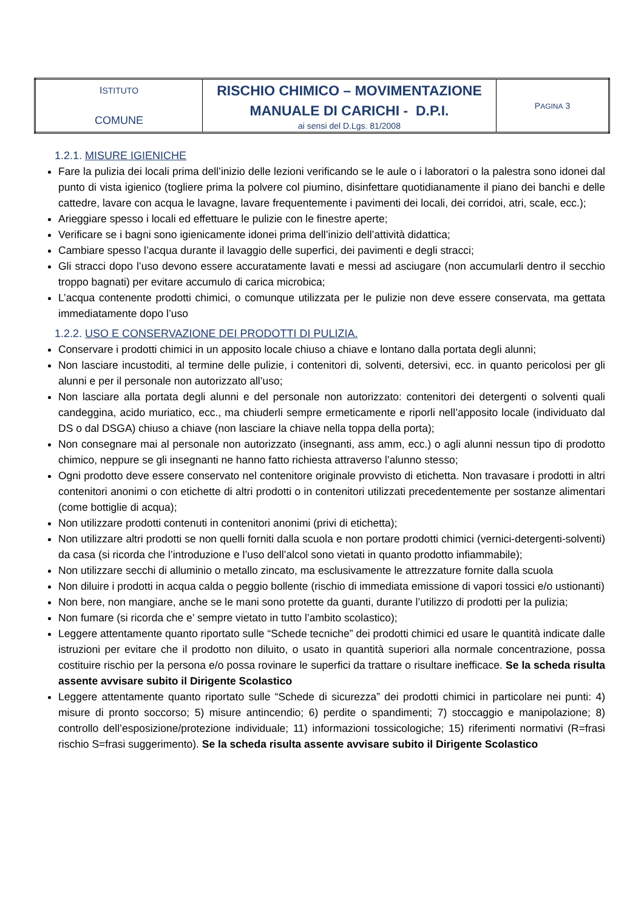| I STITUTO COMUNE | RISCHIO CHIMICO – MOVIMENTAZIONE MANUALE DI CARICHI - D.P.I. ai sensi del D.Lgs. 81/2008 | P AGINA 3 |
1.2.1. MISURE IGIENICHE
Fare la pulizia dei locali prima dell’inizio delle lezioni verificando se le aule o i laboratori o la palestra sono idonei dal punto di vista igienico (togliere prima la polvere col piumino, disinfettare quotidianamente il piano dei banchi e delle cattedre, lavare con acqua le lavagne, lavare frequentemente i pavimenti dei locali, dei corridoi, atri, scale, ecc.);
Arieggiare spesso i locali ed effettuare le pulizie con le finestre aperte;
Verificare se i bagni sono igienicamente idonei prima dell’inizio dell’attività didattica;
Cambiare spesso l’acqua durante il lavaggio delle superfici, dei pavimenti e degli stracci;
Gli stracci dopo l’uso devono essere accuratamente lavati e messi ad asciugare (non accumularli dentro il secchio troppo bagnati) per evitare accumulo di carica microbica;
L’acqua contenente prodotti chimici, o comunque utilizzata per le pulizie non deve essere conservata, ma gettata immediatamente dopo l’uso
1.2.2. USO E CONSERVAZIONE DEI PRODOTTI DI PULIZIA.
Conservare i prodotti chimici in un apposito locale chiuso a chiave e lontano dalla portata degli alunni;
Non lasciare incustoditi, al termine delle pulizie, i contenitori di, solventi, detersivi, ecc. in quanto pericolosi per gli alunni e per il personale non autorizzato all’uso;
Non lasciare alla portata degli alunni e del personale non autorizzato: contenitori dei detergenti o solventi quali candeggina, acido muriatico, ecc., ma chiuderli sempre ermeticamente e riporli nell’apposito locale (individuato dal DS o dal DSGA) chiuso a chiave (non lasciare la chiave nella toppa della porta);
Non consegnare mai al personale non autorizzato (insegnanti, ass amm, ecc.) o agli alunni nessun tipo di prodotto chimico, neppure se gli insegnanti ne hanno fatto richiesta attraverso l’alunno stesso;
Ogni prodotto deve essere conservato nel contenitore originale provvisto di etichetta. Non travasare i prodotti in altri contenitori anonimi o con etichette di altri prodotti o in contenitori utilizzati precedentemente per sostanze alimentari (come bottiglie di acqua);
Non utilizzare prodotti contenuti in contenitori anonimi (privi di etichetta);
Non utilizzare altri prodotti se non quelli forniti dalla scuola e non portare prodotti chimici (vernici-detergenti-solventi) da casa (si ricorda che l’introduzione e l’uso dell’alcol sono vietati in quanto prodotto infiammabile);
Non utilizzare secchi di alluminio o metallo zincato, ma esclusivamente le attrezzature fornite dalla scuola
Non diluire i prodotti in acqua calda o peggio bollente (rischio di immediata emissione di vapori tossici e/o ustionanti)
Non bere, non mangiare, anche se le mani sono protette da guanti, durante l’utilizzo di prodotti per la pulizia;
Non fumare (si ricorda che e’ sempre vietato in tutto l’ambito scolastico);
Leggere attentamente quanto riportato sulle “Schede tecniche” dei prodotti chimici ed usare le quantità indicate dalle istruzioni per evitare che il prodotto non diluito, o usato in quantità superiori alla normale concentrazione, possa costituire rischio per la persona e/o possa rovinare le superfici da trattare o risultare inefficace. Se la scheda risulta assente avvisare subito il Dirigente Scolastico
Leggere attentamente quanto riportato sulle “Schede di sicurezza” dei prodotti chimici in particolare nei punti: 4) misure di pronto soccorso; 5) misure antincendio; 6) perdite o spandimenti; 7) stoccaggio e manipolazione; 8) controllo dell’esposizione/protezione individuale; 11) informazioni tossicologiche; 15) riferimenti normativi (R=frasi rischio S=frasi suggerimento). Se la scheda risulta assente avvisare subito il Dirigente Scolastico